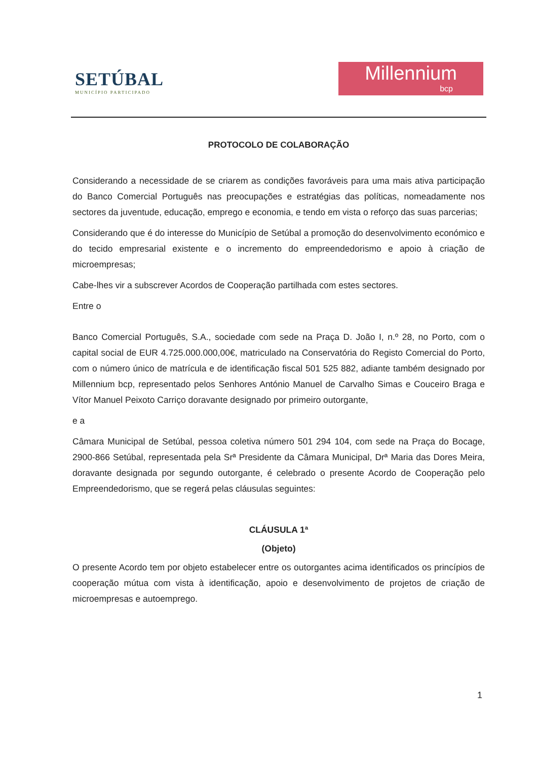SETÚBAL
MUNICÍPIO PARTICIPADO
Millennium
bcp
PROTOCOLO DE COLABORAÇÃO
Considerando a necessidade de se criarem as condições favoráveis para uma mais ativa participação do Banco Comercial Português nas preocupações e estratégias das políticas, nomeadamente nos sectores da juventude, educação, emprego e economia, e tendo em vista o reforço das suas parcerias;
Considerando que é do interesse do Município de Setúbal a promoção do desenvolvimento económico e do tecido empresarial existente e o incremento do empreendedorismo e apoio à criação de microempresas;
Cabe-lhes vir a subscrever Acordos de Cooperação partilhada com estes sectores.
Entre o
Banco Comercial Português, S.A., sociedade com sede na Praça D. João I, n.º 28, no Porto, com o capital social de EUR 4.725.000.000,00€, matriculado na Conservatória do Registo Comercial do Porto, com o número único de matrícula e de identificação fiscal 501 525 882, adiante também designado por Millennium bcp, representado pelos Senhores António Manuel de Carvalho Simas e Couceiro Braga e Vítor Manuel Peixoto Carriço doravante designado por primeiro outorgante,
e a
Câmara Municipal de Setúbal, pessoa coletiva número 501 294 104, com sede na Praça do Bocage, 2900-866 Setúbal, representada pela Srª Presidente da Câmara Municipal, Drª Maria das Dores Meira, doravante designada por segundo outorgante, é celebrado o presente Acordo de Cooperação pelo Empreendedorismo, que se regerá pelas cláusulas seguintes:
CLÁUSULA 1ª
(Objeto)
O presente Acordo tem por objeto estabelecer entre os outorgantes acima identificados os princípios de cooperação mútua com vista à identificação, apoio e desenvolvimento de projetos de criação de microempresas e autoemprego.
1